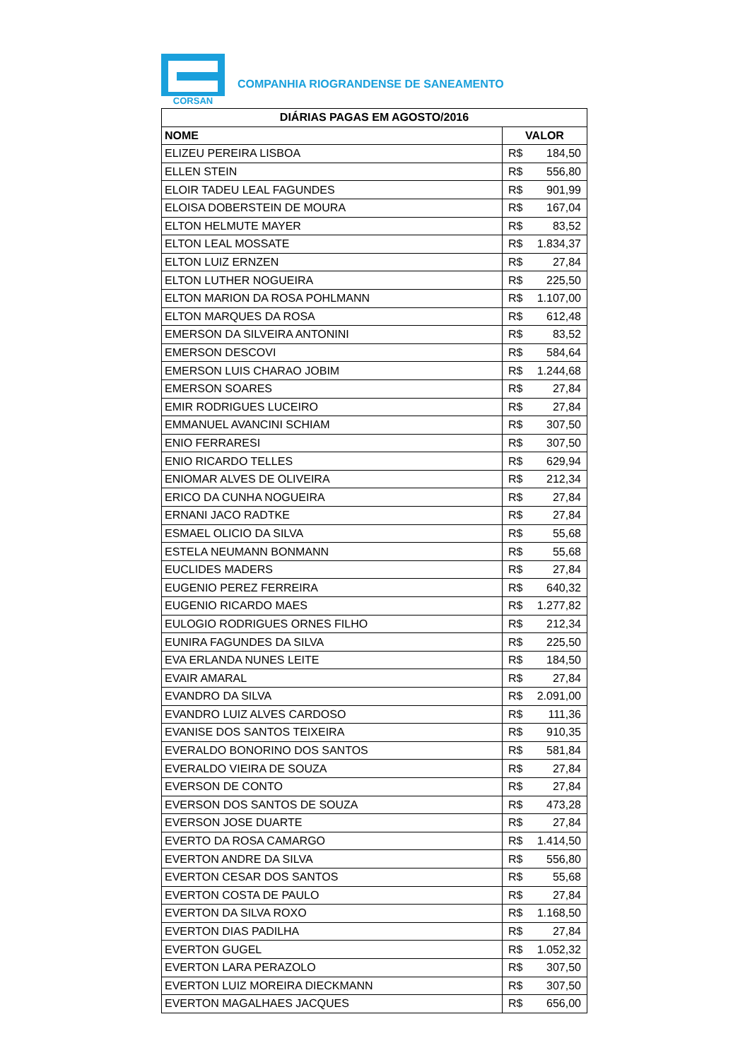CORSAN
COMPANHIA RIOGRANDENSE DE SANEAMENTO
| DIÁRIAS PAGAS EM AGOSTO/2016 | |
| --- | --- |
| NOME | VALOR |
| ELIZEU PEREIRA LISBOA | R$ 184,50 |
| ELLEN STEIN | R$ 556,80 |
| ELOIR TADEU LEAL FAGUNDES | R$ 901,99 |
| ELOISA DOBERSTEIN DE MOURA | R$ 167,04 |
| ELTON HELMUTE MAYER | R$ 83,52 |
| ELTON LEAL MOSSATE | R$ 1.834,37 |
| ELTON LUIZ ERNZEN | R$ 27,84 |
| ELTON LUTHER NOGUEIRA | R$ 225,50 |
| ELTON MARION DA ROSA POHLMANN | R$ 1.107,00 |
| ELTON MARQUES DA ROSA | R$ 612,48 |
| EMERSON DA SILVEIRA ANTONINI | R$ 83,52 |
| EMERSON DESCOVI | R$ 584,64 |
| EMERSON LUIS CHARAO JOBIM | R$ 1.244,68 |
| EMERSON SOARES | R$ 27,84 |
| EMIR RODRIGUES LUCEIRO | R$ 27,84 |
| EMMANUEL AVANCINI SCHIAM | R$ 307,50 |
| ENIO FERRARESI | R$ 307,50 |
| ENIO RICARDO TELLES | R$ 629,94 |
| ENIOMAR ALVES DE OLIVEIRA | R$ 212,34 |
| ERICO DA CUNHA NOGUEIRA | R$ 27,84 |
| ERNANI JACO RADTKE | R$ 27,84 |
| ESMAEL OLICIO DA SILVA | R$ 55,68 |
| ESTELA NEUMANN BONMANN | R$ 55,68 |
| EUCLIDES MADERS | R$ 27,84 |
| EUGENIO PEREZ FERREIRA | R$ 640,32 |
| EUGENIO RICARDO MAES | R$ 1.277,82 |
| EULOGIO RODRIGUES ORNES FILHO | R$ 212,34 |
| EUNIRA FAGUNDES DA SILVA | R$ 225,50 |
| EVA ERLANDA NUNES LEITE | R$ 184,50 |
| EVAIR AMARAL | R$ 27,84 |
| EVANDRO DA SILVA | R$ 2.091,00 |
| EVANDRO LUIZ ALVES CARDOSO | R$ 111,36 |
| EVANISE DOS SANTOS TEIXEIRA | R$ 910,35 |
| EVERALDO BONORINO DOS SANTOS | R$ 581,84 |
| EVERALDO VIEIRA DE SOUZA | R$ 27,84 |
| EVERSON DE CONTO | R$ 27,84 |
| EVERSON DOS SANTOS DE SOUZA | R$ 473,28 |
| EVERSON JOSE DUARTE | R$ 27,84 |
| EVERTO DA ROSA CAMARGO | R$ 1.414,50 |
| EVERTON ANDRE DA SILVA | R$ 556,80 |
| EVERTON CESAR DOS SANTOS | R$ 55,68 |
| EVERTON COSTA DE PAULO | R$ 27,84 |
| EVERTON DA SILVA ROXO | R$ 1.168,50 |
| EVERTON DIAS PADILHA | R$ 27,84 |
| EVERTON GUGEL | R$ 1.052,32 |
| EVERTON LARA PERAZOLO | R$ 307,50 |
| EVERTON LUIZ MOREIRA DIECKMANN | R$ 307,50 |
| EVERTON MAGALHAES JACQUES | R$ 656,00 |